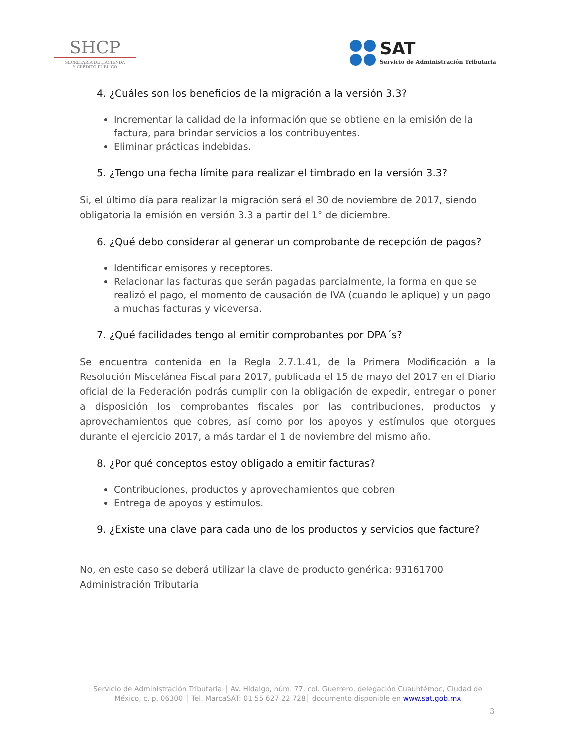SHCP
SECRETARÍA DE HACIENDA
Y CRÉDITO PÚBLICO
SAT
Servicio de Administración Tributaria
4. ¿Cuáles son los beneficios de la migración a la versión 3.3?
Incrementar la calidad de la información que se obtiene en la emisión de la factura, para brindar servicios a los contribuyentes.
Eliminar prácticas indebidas.
5. ¿Tengo una fecha límite para realizar el timbrado en la versión 3.3?
Si, el último día para realizar la migración será el 30 de noviembre de 2017, siendo obligatoria la emisión en versión 3.3 a partir del 1° de diciembre.
6. ¿Qué debo considerar al generar un comprobante de recepción de pagos?
Identificar emisores y receptores.
Relacionar las facturas que serán pagadas parcialmente, la forma en que se realizó el pago, el momento de causación de IVA (cuando le aplique) y un pago a muchas facturas y viceversa.
7. ¿Qué facilidades tengo al emitir comprobantes por DPA´s?
Se encuentra contenida en la Regla 2.7.1.41, de la Primera Modificación a la Resolución Miscelánea Fiscal para 2017, publicada el 15 de mayo del 2017 en el Diario oficial de la Federación podrás cumplir con la obligación de expedir, entregar o poner a disposición los comprobantes fiscales por las contribuciones, productos y aprovechamientos que cobres, así como por los apoyos y estímulos que otorgues durante el ejercicio 2017, a más tardar el 1 de noviembre del mismo año.
8. ¿Por qué conceptos estoy obligado a emitir facturas?
Contribuciones, productos y aprovechamientos que cobren
Entrega de apoyos y estímulos.
9. ¿Existe una clave para cada uno de los productos y servicios que facture?
No, en este caso se deberá utilizar la clave de producto genérica: 93161700 Administración Tributaria
Servicio de Administración Tributaria │ Av. Hidalgo, núm. 77, col. Guerrero, delegación Cuauhtémoc, Ciudad de México, c. p. 06300 │ Tel. MarcaSAT: 01 55 627 22 728│ documento disponible en www.sat.gob.mx
3